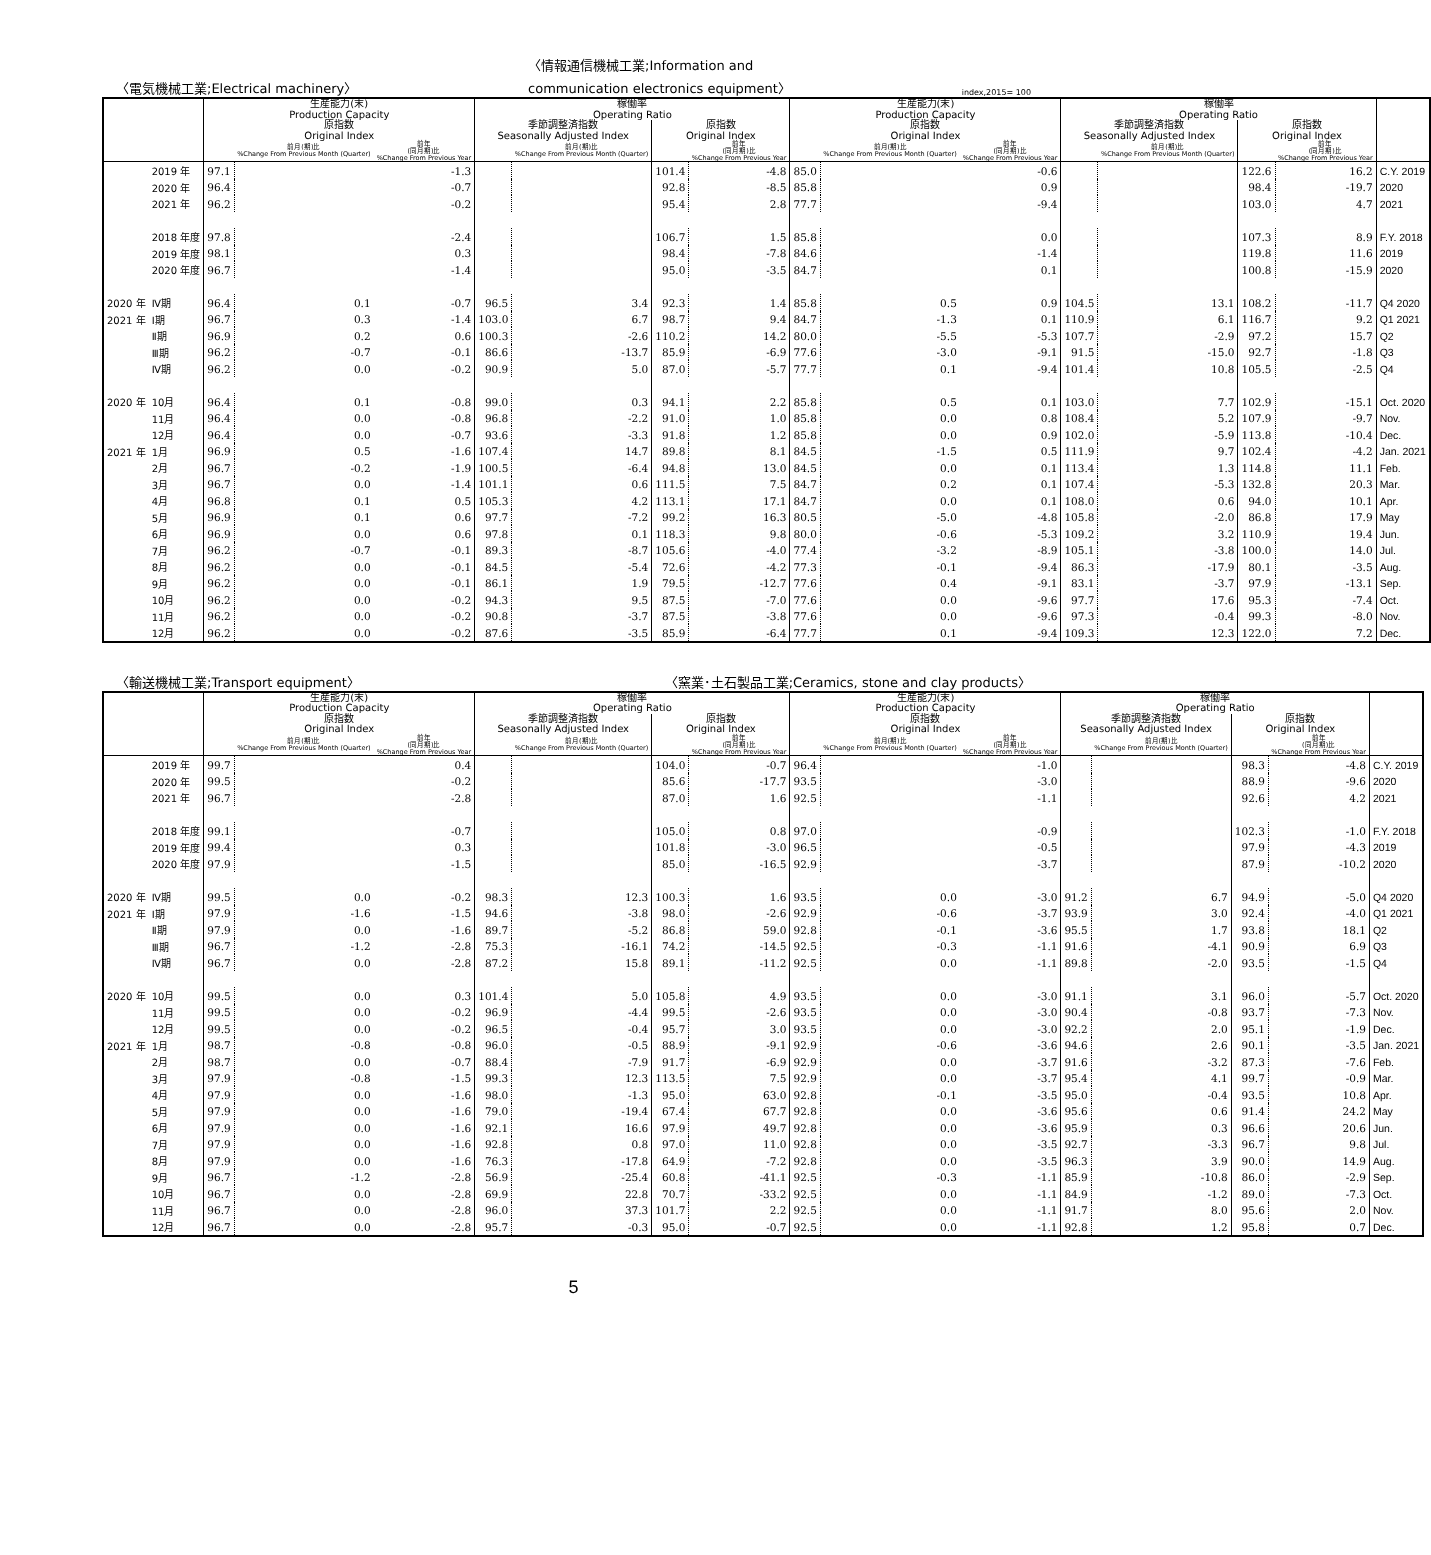〈電気機械工業;Electrical machinery〉 〈情報通信機械工業;Information and
communication electronics equipment〉 index,2015= 100
| | | 生産能力(末) Production Capacity | | | 稼働率 Operating Ratio | | | | 生産能力(末) Production Capacity | | | 稼働率 Operating Ratio | | | | |
| --- | --- | --- | --- | --- | --- | --- | --- | --- | --- | --- | --- | --- | --- | --- | --- | --- |
| | | 原指数 Original Index | | | 季節調整済指数 Seasonally Adjusted Index | | 原指数 Original Index | | 原指数 Original Index | | | 季節調整済指数 Seasonally Adjusted Index | | 原指数 Original Index | | |
| | | | 前月(期)比 %Change From Previous Month (Quarter) | 前年 (同月期)比 %Change From Previous Year | | 前月(期)比 %Change From Previous Month (Quarter) | | 前年 (同月期)比 %Change From Previous Year | | 前月(期)比 %Change From Previous Month (Quarter) | 前年 (同月期)比 %Change From Previous Year | | 前月(期)比 %Change From Previous Month (Quarter) | | 前年 (同月期)比 %Change From Previous Year | |
| | 2019 年 | 97.1 | | -1.3 | | | 101.4 | -4.8 | 85.0 | | -0.6 | | | 122.6 | 16.2 | C.Y. 2019 |
| | 2020 年 | 96.4 | | -0.7 | | | 92.8 | -8.5 | 85.8 | | 0.9 | | | 98.4 | -19.7 | 2020 |
| | 2021 年 | 96.2 | | -0.2 | | | 95.4 | 2.8 | 77.7 | | -9.4 | | | 103.0 | 4.7 | 2021 |
| | 2018 年度 | 97.8 | | -2.4 | | | 106.7 | 1.5 | 85.8 | | 0.0 | | | 107.3 | 8.9 | F.Y. 2018 |
| | 2019 年度 | 98.1 | | 0.3 | | | 98.4 | -7.8 | 84.6 | | -1.4 | | | 119.8 | 11.6 | 2019 |
| | 2020 年度 | 96.7 | | -1.4 | | | 95.0 | -3.5 | 84.7 | | 0.1 | | | 100.8 | -15.9 | 2020 |
| 2020 年 | Ⅳ期 | 96.4 | 0.1 | -0.7 | 96.5 | 3.4 | 92.3 | 1.4 | 85.8 | 0.5 | 0.9 | 104.5 | 13.1 | 108.2 | -11.7 | Q4 2020 |
| 2021 年 | Ⅰ期 | 96.7 | 0.3 | -1.4 | 103.0 | 6.7 | 98.7 | 9.4 | 84.7 | -1.3 | 0.1 | 110.9 | 6.1 | 116.7 | 9.2 | Q1 2021 |
| | Ⅱ期 | 96.9 | 0.2 | 0.6 | 100.3 | -2.6 | 110.2 | 14.2 | 80.0 | -5.5 | -5.3 | 107.7 | -2.9 | 97.2 | 15.7 | Q2 |
| | Ⅲ期 | 96.2 | -0.7 | -0.1 | 86.6 | -13.7 | 85.9 | -6.9 | 77.6 | -3.0 | -9.1 | 91.5 | -15.0 | 92.7 | -1.8 | Q3 |
| | Ⅳ期 | 96.2 | 0.0 | -0.2 | 90.9 | 5.0 | 87.0 | -5.7 | 77.7 | 0.1 | -9.4 | 101.4 | 10.8 | 105.5 | -2.5 | Q4 |
| 2020 年 | 10月 | 96.4 | 0.1 | -0.8 | 99.0 | 0.3 | 94.1 | 2.2 | 85.8 | 0.5 | 0.1 | 103.0 | 7.7 | 102.9 | -15.1 | Oct. 2020 |
| | 11月 | 96.4 | 0.0 | -0.8 | 96.8 | -2.2 | 91.0 | 1.0 | 85.8 | 0.0 | 0.8 | 108.4 | 5.2 | 107.9 | -9.7 | Nov. |
| | 12月 | 96.4 | 0.0 | -0.7 | 93.6 | -3.3 | 91.8 | 1.2 | 85.8 | 0.0 | 0.9 | 102.0 | -5.9 | 113.8 | -10.4 | Dec. |
| 2021 年 | 1月 | 96.9 | 0.5 | -1.6 | 107.4 | 14.7 | 89.8 | 8.1 | 84.5 | -1.5 | 0.5 | 111.9 | 9.7 | 102.4 | -4.2 | Jan. 2021 |
| | 2月 | 96.7 | -0.2 | -1.9 | 100.5 | -6.4 | 94.8 | 13.0 | 84.5 | 0.0 | 0.1 | 113.4 | 1.3 | 114.8 | 11.1 | Feb. |
| | 3月 | 96.7 | 0.0 | -1.4 | 101.1 | 0.6 | 111.5 | 7.5 | 84.7 | 0.2 | 0.1 | 107.4 | -5.3 | 132.8 | 20.3 | Mar. |
| | 4月 | 96.8 | 0.1 | 0.5 | 105.3 | 4.2 | 113.1 | 17.1 | 84.7 | 0.0 | 0.1 | 108.0 | 0.6 | 94.0 | 10.1 | Apr. |
| | 5月 | 96.9 | 0.1 | 0.6 | 97.7 | -7.2 | 99.2 | 16.3 | 80.5 | -5.0 | -4.8 | 105.8 | -2.0 | 86.8 | 17.9 | May |
| | 6月 | 96.9 | 0.0 | 0.6 | 97.8 | 0.1 | 118.3 | 9.8 | 80.0 | -0.6 | -5.3 | 109.2 | 3.2 | 110.9 | 19.4 | Jun. |
| | 7月 | 96.2 | -0.7 | -0.1 | 89.3 | -8.7 | 105.6 | -4.0 | 77.4 | -3.2 | -8.9 | 105.1 | -3.8 | 100.0 | 14.0 | Jul. |
| | 8月 | 96.2 | 0.0 | -0.1 | 84.5 | -5.4 | 72.6 | -4.2 | 77.3 | -0.1 | -9.4 | 86.3 | -17.9 | 80.1 | -3.5 | Aug. |
| | 9月 | 96.2 | 0.0 | -0.1 | 86.1 | 1.9 | 79.5 | -12.7 | 77.6 | 0.4 | -9.1 | 83.1 | -3.7 | 97.9 | -13.1 | Sep. |
| | 10月 | 96.2 | 0.0 | -0.2 | 94.3 | 9.5 | 87.5 | -7.0 | 77.6 | 0.0 | -9.6 | 97.7 | 17.6 | 95.3 | -7.4 | Oct. |
| | 11月 | 96.2 | 0.0 | -0.2 | 90.8 | -3.7 | 87.5 | -3.8 | 77.6 | 0.0 | -9.6 | 97.3 | -0.4 | 99.3 | -8.0 | Nov. |
| | 12月 | 96.2 | 0.0 | -0.2 | 87.6 | -3.5 | 85.9 | -6.4 | 77.7 | 0.1 | -9.4 | 109.3 | 12.3 | 122.0 | 7.2 | Dec. |
〈輸送機械工業;Transport equipment〉 〈窯業･土石製品工業;Ceramics, stone and clay products〉
| | | 生産能力(末) Production Capacity | | | 稼働率 Operating Ratio | | | | 生産能力(末) Production Capacity | | | 稼働率 Operating Ratio | | | | |
| --- | --- | --- | --- | --- | --- | --- | --- | --- | --- | --- | --- | --- | --- | --- | --- | --- |
| | | 原指数 Original Index | | | 季節調整済指数 Seasonally Adjusted Index | | 原指数 Original Index | | 原指数 Original Index | | | 季節調整済指数 Seasonally Adjusted Index | | 原指数 Original Index | | |
| | | | 前月(期)比 %Change From Previous Month (Quarter) | 前年 (同月期)比 %Change From Previous Year | | 前月(期)比 %Change From Previous Month (Quarter) | | 前年 (同月期)比 %Change From Previous Year | | 前月(期)比 %Change From Previous Month (Quarter) | 前年 (同月期)比 %Change From Previous Year | | 前月(期)比 %Change From Previous Month (Quarter) | | 前年 (同月期)比 %Change From Previous Year | |
| | 2019 年 | 99.7 | | 0.4 | | | 104.0 | -0.7 | 96.4 | | -1.0 | | | 98.3 | -4.8 | C.Y. 2019 |
| | 2020 年 | 99.5 | | -0.2 | | | 85.6 | -17.7 | 93.5 | | -3.0 | | | 88.9 | -9.6 | 2020 |
| | 2021 年 | 96.7 | | -2.8 | | | 87.0 | 1.6 | 92.5 | | -1.1 | | | 92.6 | 4.2 | 2021 |
| | 2018 年度 | 99.1 | | -0.7 | | | 105.0 | 0.8 | 97.0 | | -0.9 | | | 102.3 | -1.0 | F.Y. 2018 |
| | 2019 年度 | 99.4 | | 0.3 | | | 101.8 | -3.0 | 96.5 | | -0.5 | | | 97.9 | -4.3 | 2019 |
| | 2020 年度 | 97.9 | | -1.5 | | | 85.0 | -16.5 | 92.9 | | -3.7 | | | 87.9 | -10.2 | 2020 |
| 2020 年 | Ⅳ期 | 99.5 | 0.0 | -0.2 | 98.3 | 12.3 | 100.3 | 1.6 | 93.5 | 0.0 | -3.0 | 91.2 | 6.7 | 94.9 | -5.0 | Q4 2020 |
| 2021 年 | Ⅰ期 | 97.9 | -1.6 | -1.5 | 94.6 | -3.8 | 98.0 | -2.6 | 92.9 | -0.6 | -3.7 | 93.9 | 3.0 | 92.4 | -4.0 | Q1 2021 |
| | Ⅱ期 | 97.9 | 0.0 | -1.6 | 89.7 | -5.2 | 86.8 | 59.0 | 92.8 | -0.1 | -3.6 | 95.5 | 1.7 | 93.8 | 18.1 | Q2 |
| | Ⅲ期 | 96.7 | -1.2 | -2.8 | 75.3 | -16.1 | 74.2 | -14.5 | 92.5 | -0.3 | -1.1 | 91.6 | -4.1 | 90.9 | 6.9 | Q3 |
| | Ⅳ期 | 96.7 | 0.0 | -2.8 | 87.2 | 15.8 | 89.1 | -11.2 | 92.5 | 0.0 | -1.1 | 89.8 | -2.0 | 93.5 | -1.5 | Q4 |
| 2020 年 | 10月 | 99.5 | 0.0 | 0.3 | 101.4 | 5.0 | 105.8 | 4.9 | 93.5 | 0.0 | -3.0 | 91.1 | 3.1 | 96.0 | -5.7 | Oct. 2020 |
| | 11月 | 99.5 | 0.0 | -0.2 | 96.9 | -4.4 | 99.5 | -2.6 | 93.5 | 0.0 | -3.0 | 90.4 | -0.8 | 93.7 | -7.3 | Nov. |
| | 12月 | 99.5 | 0.0 | -0.2 | 96.5 | -0.4 | 95.7 | 3.0 | 93.5 | 0.0 | -3.0 | 92.2 | 2.0 | 95.1 | -1.9 | Dec. |
| 2021 年 | 1月 | 98.7 | -0.8 | -0.8 | 96.0 | -0.5 | 88.9 | -9.1 | 92.9 | -0.6 | -3.6 | 94.6 | 2.6 | 90.1 | -3.5 | Jan. 2021 |
| | 2月 | 98.7 | 0.0 | -0.7 | 88.4 | -7.9 | 91.7 | -6.9 | 92.9 | 0.0 | -3.7 | 91.6 | -3.2 | 87.3 | -7.6 | Feb. |
| | 3月 | 97.9 | -0.8 | -1.5 | 99.3 | 12.3 | 113.5 | 7.5 | 92.9 | 0.0 | -3.7 | 95.4 | 4.1 | 99.7 | -0.9 | Mar. |
| | 4月 | 97.9 | 0.0 | -1.6 | 98.0 | -1.3 | 95.0 | 63.0 | 92.8 | -0.1 | -3.5 | 95.0 | -0.4 | 93.5 | 10.8 | Apr. |
| | 5月 | 97.9 | 0.0 | -1.6 | 79.0 | -19.4 | 67.4 | 67.7 | 92.8 | 0.0 | -3.6 | 95.6 | 0.6 | 91.4 | 24.2 | May |
| | 6月 | 97.9 | 0.0 | -1.6 | 92.1 | 16.6 | 97.9 | 49.7 | 92.8 | 0.0 | -3.6 | 95.9 | 0.3 | 96.6 | 20.6 | Jun. |
| | 7月 | 97.9 | 0.0 | -1.6 | 92.8 | 0.8 | 97.0 | 11.0 | 92.8 | 0.0 | -3.5 | 92.7 | -3.3 | 96.7 | 9.8 | Jul. |
| | 8月 | 97.9 | 0.0 | -1.6 | 76.3 | -17.8 | 64.9 | -7.2 | 92.8 | 0.0 | -3.5 | 96.3 | 3.9 | 90.0 | 14.9 | Aug. |
| | 9月 | 96.7 | -1.2 | -2.8 | 56.9 | -25.4 | 60.8 | -41.1 | 92.5 | -0.3 | -1.1 | 85.9 | -10.8 | 86.0 | -2.9 | Sep. |
| | 10月 | 96.7 | 0.0 | -2.8 | 69.9 | 22.8 | 70.7 | -33.2 | 92.5 | 0.0 | -1.1 | 84.9 | -1.2 | 89.0 | -7.3 | Oct. |
| | 11月 | 96.7 | 0.0 | -2.8 | 96.0 | 37.3 | 101.7 | 2.2 | 92.5 | 0.0 | -1.1 | 91.7 | 8.0 | 95.6 | 2.0 | Nov. |
| | 12月 | 96.7 | 0.0 | -2.8 | 95.7 | -0.3 | 95.0 | -0.7 | 92.5 | 0.0 | -1.1 | 92.8 | 1.2 | 95.8 | 0.7 | Dec. |
5